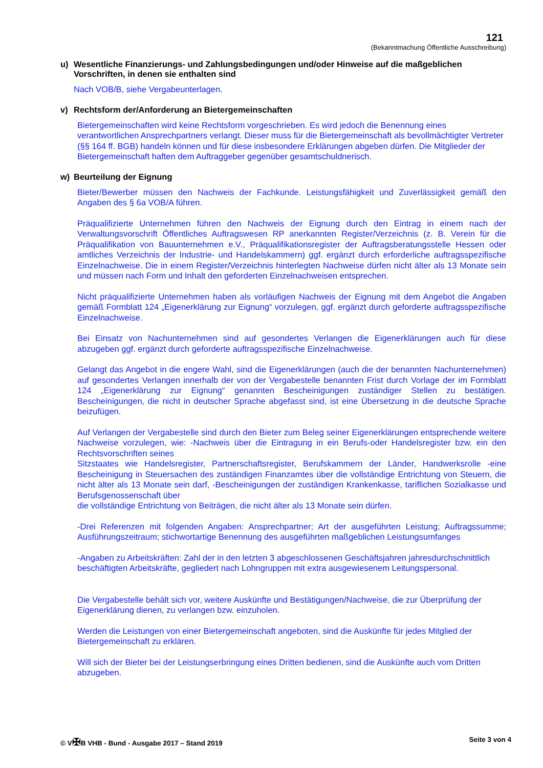121
(Bekanntmachung Öffentliche Ausschreibung)
u) Wesentliche Finanzierungs- und Zahlungsbedingungen und/oder Hinweise auf die maßgeblichen Vorschriften, in denen sie enthalten sind
Nach VOB/B, siehe Vergabeunterlagen.
v) Rechtsform der/Anforderung an Bietergemeinschaften
Bietergemeinschaften wird keine Rechtsform vorgeschrieben. Es wird jedoch die Benennung eines verantwortlichen Ansprechpartners verlangt. Dieser muss für die Bietergemeinschaft als bevollmächtigter Vertreter (§§ 164 ff. BGB) handeln können und für diese insbesondere Erklärungen abgeben dürfen. Die Mitglieder der Bietergemeinschaft haften dem Auftraggeber gegenüber gesamtschuldnerisch.
w) Beurteilung der Eignung
Bieter/Bewerber müssen den Nachweis der Fachkunde. Leistungsfähigkeit und Zuverlässigkeit gemäß den Angaben des § 6a VOB/A führen.
Präqualifizierte Unternehmen führen den Nachweis der Eignung durch den Eintrag in einem nach der Verwaltungsvorschrift Öffentliches Auftragswesen RP anerkannten Register/Verzeichnis (z. B. Verein für die Präqualifikation von Bauunternehmen e.V., Präqualifikationsregister der Auftragsberatungsstelle Hessen oder amtliches Verzeichnis der Industrie- und Handelskammern) ggf. ergänzt durch erforderliche auftragsspezifische Einzelnachweise. Die in einem Register/Verzeichnis hinterlegten Nachweise dürfen nicht älter als 13 Monate sein und müssen nach Form und Inhalt den geforderten Einzelnachweisen entsprechen.
Nicht präqualifizierte Unternehmen haben als vorläufigen Nachweis der Eignung mit dem Angebot die Angaben gemäß Formblatt 124 „Eigenerklärung zur Eignung“ vorzulegen, ggf. ergänzt durch geforderte auftragsspezifische Einzelnachweise.
Bei Einsatz von Nachunternehmen sind auf gesondertes Verlangen die Eigenerklärungen auch für diese abzugeben ggf. ergänzt durch geforderte auftragsspezifische Einzelnachweise.
Gelangt das Angebot in die engere Wahl, sind die Eigenerklärungen (auch die der benannten Nachunternehmen) auf gesondertes Verlangen innerhalb der von der Vergabestelle benannten Frist durch Vorlage der im Formblatt 124 „Eigenerklärung zur Eignung“ genannten Bescheinigungen zuständiger Stellen zu bestätigen. Bescheinigungen, die nicht in deutscher Sprache abgefasst sind, ist eine Übersetzung in die deutsche Sprache beizufügen.
Auf Verlangen der Vergabestelle sind durch den Bieter zum Beleg seiner Eigenerklärungen entsprechende weitere Nachweise vorzulegen, wie: -Nachweis über die Eintragung in ein Berufs-oder Handelsregister bzw. ein den Rechtsvorschriften seines
Sitzstaates wie Handelsregister, Partnerschaftsregister, Berufskammern der Länder, Handwerksrolle -eine Bescheinigung in Steuersachen des zuständigen Finanzamtes über die vollständige Entrichtung von Steuern, die nicht älter als 13 Monate sein darf, -Bescheinigungen der zuständigen Krankenkasse, tariflichen Sozialkasse und Berufsgenossenschaft über
die vollständige Entrichtung von Beiträgen, die nicht älter als 13 Monate sein dürfen.
-Drei Referenzen mit folgenden Angaben: Ansprechpartner; Art der ausgeführten Leistung; Auftragssumme; Ausführungszeitraum; stichwortartige Benennung des ausgeführten maßgeblichen Leistungsumfanges
-Angaben zu Arbeitskräften: Zahl der in den letzten 3 abgeschlossenen Geschäftsjahren jahresdurchschnittlich beschäftigten Arbeitskräfte, gegliedert nach Lohngruppen mit extra ausgewiesenem Leitungspersonal.
Die Vergabestelle behält sich vor, weitere Auskünfte und Bestätigungen/Nachweise, die zur Überprüfung der Eigenerklärung dienen, zu verlangen bzw. einzuholen.
Werden die Leistungen von einer Bietergemeinschaft angeboten, sind die Auskünfte für jedes Mitglied der Bietergemeinschaft zu erklären.
Will sich der Bieter bei der Leistungserbringung eines Dritten bedienen, sind die Auskünfte auch vom Dritten abzugeben.
© V✠B VHB - Bund - Ausgabe 2017 – Stand 2019 Seite 3 von 4